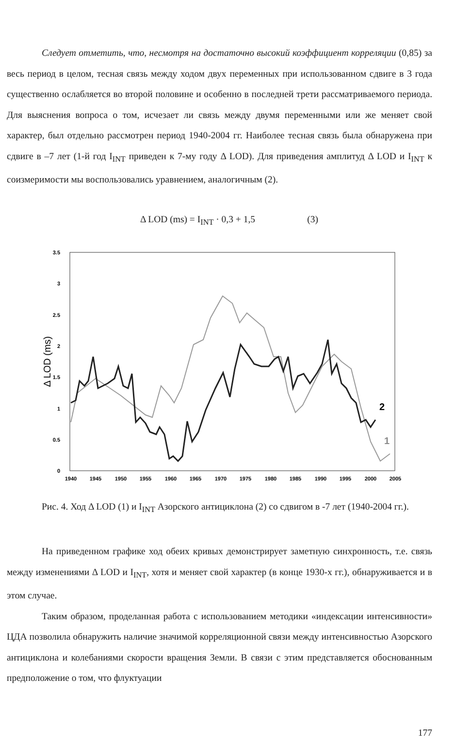Следует отметить, что, несмотря на достаточно высокий коэффициент корреляции (0,85) за весь период в целом, тесная связь между ходом двух переменных при использованном сдвиге в 3 года существенно ослабляется во второй половине и особенно в последней трети рассматриваемого периода. Для выяснения вопроса о том, исчезает ли связь между двумя переменными или же меняет свой характер, был отдельно рассмотрен период 1940-2004 гг. Наиболее тесная связь была обнаружена при сдвиге в –7 лет (1-й год I<sub>INT</sub> приведен к 7-му году Δ LOD). Для приведения амплитуд Δ LOD и I<sub>INT</sub> к соизмеримости мы воспользовались уравнением, аналогичным (2).
Δ LOD (ms) = I<sub>INT</sub> · 0,3 + 1,5 (3)
3.5
3
2.5
2
1.5
1
0.5
0
Δ LOD (ms)
1940
1945
1950
1955
1960
1965
1970
1975
1980
1985
1990
1995
2000
2005
2
1
Рис. 4. Ход Δ LOD (1) и I<sub>INT</sub> Азорского антициклона (2) со сдвигом в -7 лет (1940-2004 гг.).
На приведенном графике ход обеих кривых демонстрирует заметную синхронность, т.е. связь между изменениями Δ LOD и I<sub>INT</sub>, хотя и меняет свой характер (в конце 1930-х гг.), обнаруживается и в этом случае.
Таким образом, проделанная работа с использованием методики «индексации интенсивности» ЦДА позволила обнаружить наличие значимой корреляционной связи между интенсивностью Азорского антициклона и колебаниями скорости вращения Земли. В связи с этим представляется обоснованным предположение о том, что флуктуации
177